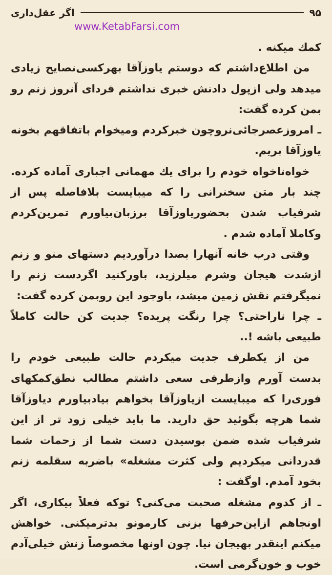۹۵ اگر عقل‌داری
www.KetabFarsi.com
کمك میکنه .
من اطلاع‌داشتم که دوستم یاوزآقا بهرکسی‌نصایح زیادی میدهد ولی ازپول دادنش خبری نداشتم فردای آنروز زنم رو بمن کرده گفت:
ـ امروزعصرجائی‌نروچون خبرکردم ومیخوام باتفاقهم بخونه یاوزآقا بریم.
خواه‌ناخواه خودم را برای یك مهمانی اجباری آماده کرده. چند بار متن سخنرانی را که میبایست بلافاصله پس از شرفیاب شدن بحضوریاوزآقا برزبان‌بیاورم تمرین‌کردم وکاملا آماده شدم .
وقتی درب خانه آنهارا بصدا درآوردیم دستهای منو و زنم ازشدت هیجان وشرم میلرزید، باورکنید اگردست زنم را نمیگرفتم نقش زمین میشد، باوجود این روبمن کرده گفت:
ـ چرا ناراحتی؟ چرا رنگت پریده؟ جدیت کن حالت کاملاً طبیعی باشه !..
من از یکطرف جدیت میکردم حالت طبیعی خودم را بدست آورم وازطرفی سعی داشتم مطالب نطق‌کمکهای فوری‌را که میبایست ازیاوزآقا بخواهم بیادبیاورم دیاوزآقا شما هرچه بگوئید حق دارید. ما باید خیلی زود تر از این شرفیاب شده ضمن بوسیدن دست شما از زحمات شما قدردانی میکردیم ولی کثرت مشغله» باضربه سقلمه زنم بخود آمدم. اوگفت :
ـ از کدوم مشغله صحبت می‌کنی؟ توکه فعلاً بیکاری، اگر اونجاهم ازاین‌حرفها بزنی کارمونو بدترمیکنی. خواهش میکنم اینقدر بهیجان نیا. چون اونها مخصوصاً زنش خیلی‌آدم خوب و خون‌گرمی است.